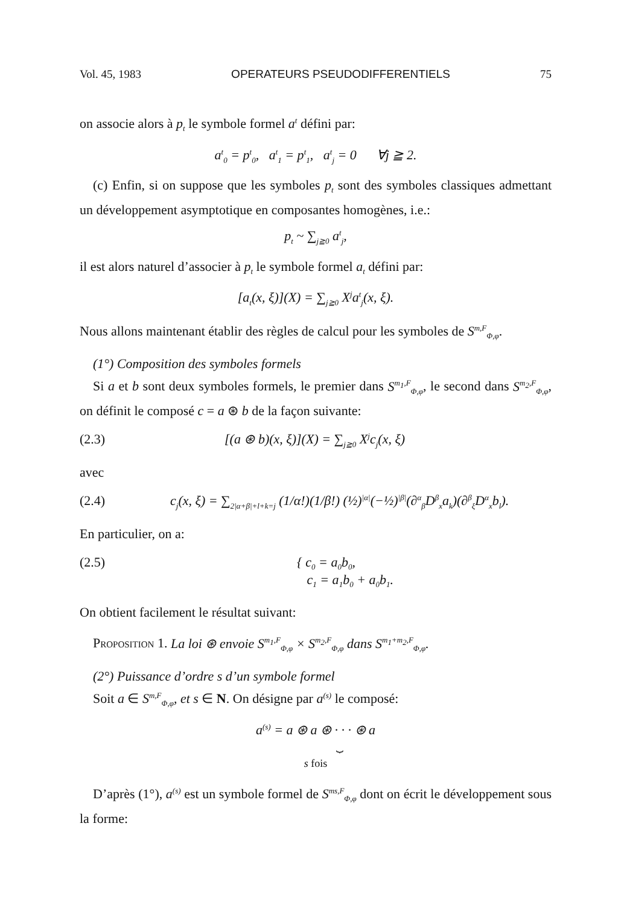Vol. 45, 1983 OPERATEURS PSEUDODIFFERENTIELS 75
on associe alors à p<sub>t</sub> le symbole formel a<sup>t</sup> défini par:
a<sup>t</sup><sub>0</sub> = p<sup>t</sup><sub>0</sub>, a<sup>t</sup><sub>1</sub> = p<sup>t</sup><sub>1</sub>, a<sup>t</sup><sub>j</sub> = 0 ∀j ≧ 2.
(c) Enfin, si on suppose que les symboles p<sub>t</sub> sont des symboles classiques admettant un développement asymptotique en composantes homogènes, i.e.:
p<sub>t</sub> ~ ∑<sub>j≧0</sub> a<sup>t</sup><sub>j</sub>,
il est alors naturel d’associer à p<sub>t</sub> le symbole formel a<sub>t</sub> défini par:
[a<sub>t</sub>(x, ξ)](X) = ∑<sub>j≧0</sub> X<sup>j</sup>a<sup>t</sup><sub>j</sub>(x, ξ).
Nous allons maintenant établir des règles de calcul pour les symboles de S<sup>m,F</sup><sub>Φ,φ</sub>.
(1°) Composition des symboles formels
Si a et b sont deux symboles formels, le premier dans S<sup>m<sub>1</sub>,F</sup><sub>Φ,φ</sub>, le second dans S<sup>m<sub>2</sub>,F</sup><sub>Φ,φ</sub>, on définit le composé c = a ⊛ b de la façon suivante:
(2.3) [(a ⊛ b)(x, ξ)](X) = ∑<sub>j≧0</sub> X<sup>j</sup>c<sub>j</sub>(x, ξ)
avec
(2.4) c<sub>j</sub>(x, ξ) = ∑<sub>2|α+β|+l+k=j</sub> (1/α!)(1/β!) (½)<sup>|α|</sup>(−½)<sup>|β|</sup>(∂<sup>α</sup><sub>β</sub>D<sup>β</sup><sub>x</sub>a<sub>k</sub>)(∂<sup>β</sup><sub>ξ</sub>D<sup>α</sup><sub>x</sub>b<sub>l</sub>).
En particulier, on a:
(2.5) { c<sub>0</sub> = a<sub>0</sub>b<sub>0</sub>,
c<sub>1</sub> = a<sub>1</sub>b<sub>0</sub> + a<sub>0</sub>b<sub>1</sub>.
On obtient facilement le résultat suivant:
Proposition 1. La loi ⊛ envoie S<sup>m<sub>1</sub>,F</sup><sub>Φ,φ</sub> × S<sup>m<sub>2</sub>,F</sup><sub>Φ,φ</sub> dans S<sup>m<sub>1</sub>+m<sub>2</sub>,F</sup><sub>Φ,φ</sub>.
(2°) Puissance d’ordre s d’un symbole formel
Soit a ∈ S<sup>m,F</sup><sub>Φ,φ</sub>, et s ∈ N. On désigne par a<sup>(s)</sup> le composé:
a<sup>(s)</sup> = a ⊛ a ⊛ · · · ⊛ a
⏟
s fois
D’après (1°), a<sup>(s)</sup> est un symbole formel de S<sup>ms,F</sup><sub>Φ,φ</sub> dont on écrit le développement sous la forme: